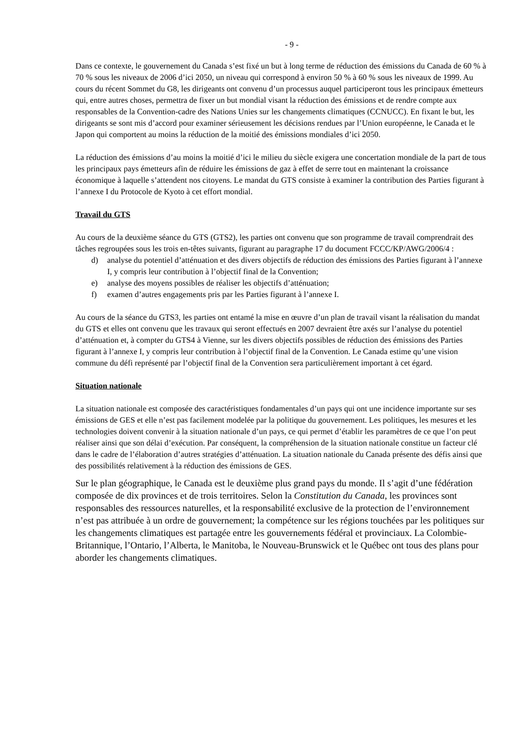- 9 -
Dans ce contexte, le gouvernement du Canada s’est fixé un but à long terme de réduction des émissions du Canada de 60 % à 70 % sous les niveaux de 2006 d’ici 2050, un niveau qui correspond à environ 50 % à 60 % sous les niveaux de 1999. Au cours du récent Sommet du G8, les dirigeants ont convenu d’un processus auquel participeront tous les principaux émetteurs qui, entre autres choses, permettra de fixer un but mondial visant la réduction des émissions et de rendre compte aux responsables de la Convention-cadre des Nations Unies sur les changements climatiques (CCNUCC). En fixant le but, les dirigeants se sont mis d’accord pour examiner sérieusement les décisions rendues par l’Union européenne, le Canada et le Japon qui comportent au moins la réduction de la moitié des émissions mondiales d’ici 2050.
La réduction des émissions d’au moins la moitié d’ici le milieu du siècle exigera une concertation mondiale de la part de tous les principaux pays émetteurs afin de réduire les émissions de gaz à effet de serre tout en maintenant la croissance économique à laquelle s’attendent nos citoyens. Le mandat du GTS consiste à examiner la contribution des Parties figurant à l’annexe I du Protocole de Kyoto à cet effort mondial.
Travail du GTS
Au cours de la deuxième séance du GTS (GTS2), les parties ont convenu que son programme de travail comprendrait des tâches regroupées sous les trois en-têtes suivants, figurant au paragraphe 17 du document FCCC/KP/AWG/2006/4 :
d) analyse du potentiel d’atténuation et des divers objectifs de réduction des émissions des Parties figurant à l’annexe I, y compris leur contribution à l’objectif final de la Convention;
e) analyse des moyens possibles de réaliser les objectifs d’atténuation;
f) examen d’autres engagements pris par les Parties figurant à l’annexe I.
Au cours de la séance du GTS3, les parties ont entamé la mise en œuvre d’un plan de travail visant la réalisation du mandat du GTS et elles ont convenu que les travaux qui seront effectués en 2007 devraient être axés sur l’analyse du potentiel d’atténuation et, à compter du GTS4 à Vienne, sur les divers objectifs possibles de réduction des émissions des Parties figurant à l’annexe I, y compris leur contribution à l’objectif final de la Convention. Le Canada estime qu’une vision commune du défi représenté par l’objectif final de la Convention sera particulièrement important à cet égard.
Situation nationale
La situation nationale est composée des caractéristiques fondamentales d’un pays qui ont une incidence importante sur ses émissions de GES et elle n’est pas facilement modelée par la politique du gouvernement. Les politiques, les mesures et les technologies doivent convenir à la situation nationale d’un pays, ce qui permet d’établir les paramètres de ce que l’on peut réaliser ainsi que son délai d’exécution. Par conséquent, la compréhension de la situation nationale constitue un facteur clé dans le cadre de l’élaboration d’autres stratégies d’atténuation. La situation nationale du Canada présente des défis ainsi que des possibilités relativement à la réduction des émissions de GES.
Sur le plan géographique, le Canada est le deuxième plus grand pays du monde. Il s’agit d’une fédération composée de dix provinces et de trois territoires. Selon la Constitution du Canada, les provinces sont responsables des ressources naturelles, et la responsabilité exclusive de la protection de l’environnement n’est pas attribuée à un ordre de gouvernement; la compétence sur les régions touchées par les politiques sur les changements climatiques est partagée entre les gouvernements fédéral et provinciaux. La Colombie-Britannique, l’Ontario, l’Alberta, le Manitoba, le Nouveau-Brunswick et le Québec ont tous des plans pour aborder les changements climatiques.